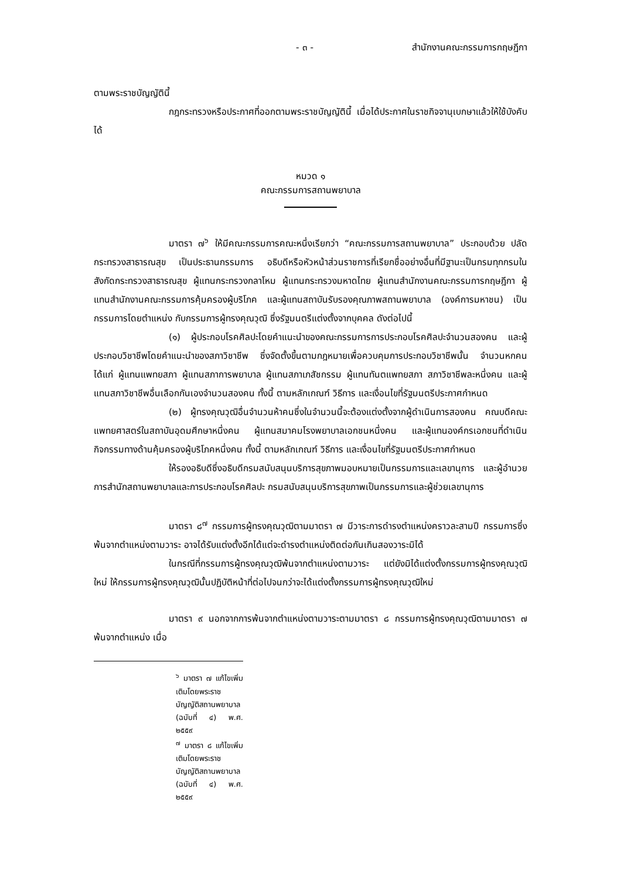- ๓ - สำนักงานคณะกรรมการกฤษฎีกา
ตามพระราชบัญญัตินี้
กฎกระทรวงหรือประกาศที่ออกตามพระราชบัญญัตินี้ เมื่อได้ประกาศในราชกิจจานุเบกษาแล้วให้ใช้บังคับได้
หมวด ๑
คณะกรรมการสถานพยาบาล
มาตรา ๗<sup>๖</sup> ให้มีคณะกรรมการคณะหนึ่งเรียกว่า “คณะกรรมการสถานพยาบาล” ประกอบด้วย ปลัดกระทรวงสาธารณสุข เป็นประธานกรรมการ อธิบดีหรือหัวหน้าส่วนราชการที่เรียกชื่ออย่างอื่นที่มีฐานะเป็นกรมทุกกรมในสังกัดกระทรวงสาธารณสุข ผู้แทนกระทรวงกลาโหม ผู้แทนกระทรวงมหาดไทย ผู้แทนสำนักงานคณะกรรมการกฤษฎีกา ผู้แทนสำนักงานคณะกรรมการคุ้มครองผู้บริโภค และผู้แทนสถาบันรับรองคุณภาพสถานพยาบาล (องค์การมหาชน) เป็นกรรมการโดยตำแหน่ง กับกรรมการผู้ทรงคุณวุฒิ ซึ่งรัฐมนตรีแต่งตั้งจากบุคคล ดังต่อไปนี้
(๑) ผู้ประกอบโรคศิลปะโดยคำแนะนำของคณะกรรมการการประกอบโรคศิลปะจำนวนสองคน และผู้ประกอบวิชาชีพโดยคำแนะนำของสภาวิชาชีพ ซึ่งจัดตั้งขึ้นตามกฎหมายเพื่อควบคุมการประกอบวิชาชีพนั้น จำนวนหกคน ได้แก่ ผู้แทนแพทยสภา ผู้แทนสภาการพยาบาล ผู้แทนสภาเภสัชกรรม ผู้แทนทันตแพทยสภา สภาวิชาชีพละหนึ่งคน และผู้แทนสภาวิชาชีพอื่นเลือกกันเองจำนวนสองคน ทั้งนี้ ตามหลักเกณฑ์ วิธีการ และเงื่อนไขที่รัฐมนตรีประกาศกำหนด
(๒) ผู้ทรงคุณวุฒิอื่นจำนวนห้าคนซึ่งในจำนวนนี้จะต้องแต่งตั้งจากผู้ดำเนินการสองคน คณบดีคณะแพทยศาสตร์ในสถาบันอุดมศึกษาหนึ่งคน ผู้แทนสมาคมโรงพยาบาลเอกชนหนึ่งคน และผู้แทนองค์กรเอกชนที่ดำเนินกิจกรรมทางด้านคุ้มครองผู้บริโภคหนึ่งคน ทั้งนี้ ตามหลักเกณฑ์ วิธีการ และเงื่อนไขที่รัฐมนตรีประกาศกำหนด
ให้รองอธิบดีซึ่งอธิบดีกรมสนับสนุนบริการสุขภาพมอบหมายเป็นกรรมการและเลขานุการ และผู้อำนวยการสำนักสถานพยาบาลและการประกอบโรคศิลปะ กรมสนับสนุนบริการสุขภาพเป็นกรรมการและผู้ช่วยเลขานุการ
มาตรา ๘<sup>๗</sup> กรรมการผู้ทรงคุณวุฒิตามมาตรา ๗ มีวาระการดำรงตำแหน่งคราวละสามปี กรรมการซึ่งพ้นจากตำแหน่งตามวาระ อาจได้รับแต่งตั้งอีกได้แต่จะดำรงตำแหน่งติดต่อกันเกินสองวาระมิได้
ในกรณีที่กรรมการผู้ทรงคุณวุฒิพ้นจากตำแหน่งตามวาระ แต่ยังมิได้แต่งตั้งกรรมการผู้ทรงคุณวุฒิใหม่ ให้กรรมการผู้ทรงคุณวุฒินั้นปฏิบัติหน้าที่ต่อไปจนกว่าจะได้แต่งตั้งกรรมการผู้ทรงคุณวุฒิใหม่
มาตรา ๙ นอกจากการพ้นจากตำแหน่งตามวาระตามมาตรา ๘ กรรมการผู้ทรงคุณวุฒิตามมาตรา ๗ พ้นจากตำแหน่ง เมื่อ
<sup>๖</sup> มาตรา ๗ แก้ไขเพิ่มเติมโดยพระราชบัญญัติสถานพยาบาล (ฉบับที่ ๔) พ.ศ. ๒๕๕๙
<sup>๗</sup> มาตรา ๘ แก้ไขเพิ่มเติมโดยพระราชบัญญัติสถานพยาบาล (ฉบับที่ ๔) พ.ศ. ๒๕๕๙